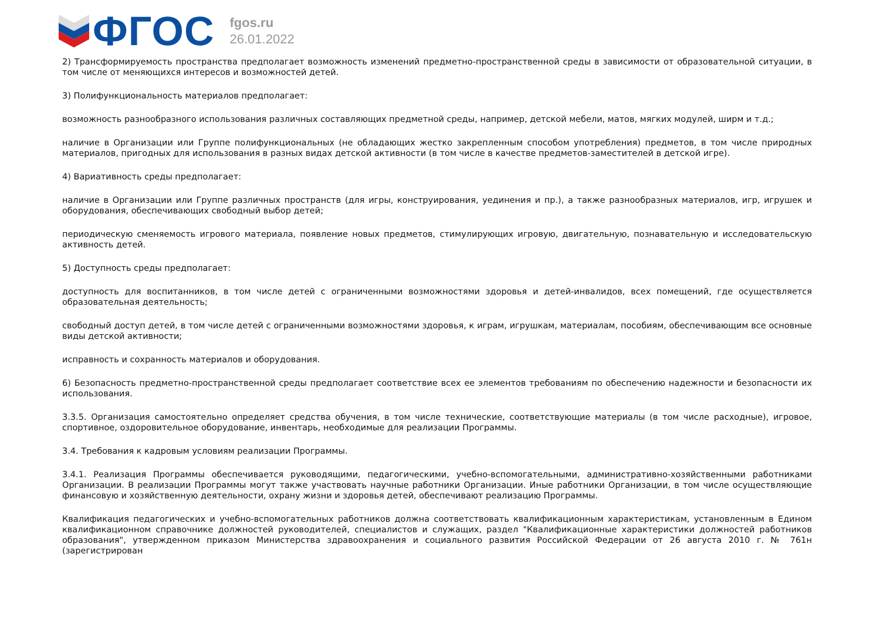ФГОС
fgos.ru
26.01.2022
2) Трансформируемость пространства предполагает возможность изменений предметно-пространственной среды в зависимости от образовательной ситуации, в том числе от меняющихся интересов и возможностей детей.
3) Полифункциональность материалов предполагает:
возможность разнообразного использования различных составляющих предметной среды, например, детской мебели, матов, мягких модулей, ширм и т.д.;
наличие в Организации или Группе полифункциональных (не обладающих жестко закрепленным способом употребления) предметов, в том числе природных материалов, пригодных для использования в разных видах детской активности (в том числе в качестве предметов-заместителей в детской игре).
4) Вариативность среды предполагает:
наличие в Организации или Группе различных пространств (для игры, конструирования, уединения и пр.), а также разнообразных материалов, игр, игрушек и оборудования, обеспечивающих свободный выбор детей;
периодическую сменяемость игрового материала, появление новых предметов, стимулирующих игровую, двигательную, познавательную и исследовательскую активность детей.
5) Доступность среды предполагает:
доступность для воспитанников, в том числе детей с ограниченными возможностями здоровья и детей-инвалидов, всех помещений, где осуществляется образовательная деятельность;
свободный доступ детей, в том числе детей с ограниченными возможностями здоровья, к играм, игрушкам, материалам, пособиям, обеспечивающим все основные виды детской активности;
исправность и сохранность материалов и оборудования.
6) Безопасность предметно-пространственной среды предполагает соответствие всех ее элементов требованиям по обеспечению надежности и безопасности их использования.
3.3.5. Организация самостоятельно определяет средства обучения, в том числе технические, соответствующие материалы (в том числе расходные), игровое, спортивное, оздоровительное оборудование, инвентарь, необходимые для реализации Программы.
3.4. Требования к кадровым условиям реализации Программы.
3.4.1. Реализация Программы обеспечивается руководящими, педагогическими, учебно-вспомогательными, административно-хозяйственными работниками Организации. В реализации Программы могут также участвовать научные работники Организации. Иные работники Организации, в том числе осуществляющие финансовую и хозяйственную деятельности, охрану жизни и здоровья детей, обеспечивают реализацию Программы.
Квалификация педагогических и учебно-вспомогательных работников должна соответствовать квалификационным характеристикам, установленным в Едином квалификационном справочнике должностей руководителей, специалистов и служащих, раздел "Квалификационные характеристики должностей работников образования", утвержденном приказом Министерства здравоохранения и социального развития Российской Федерации от 26 августа 2010 г. № 761н (зарегистрирован